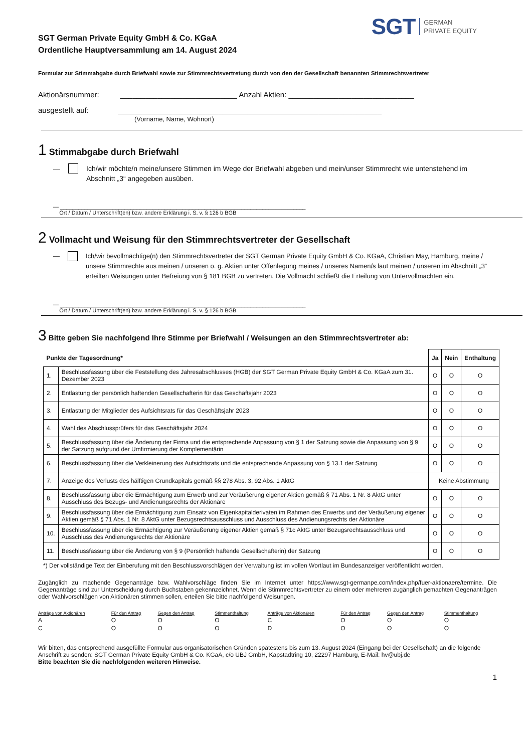SGT GERMAN
PRIVATE EQUITY
SGT German Private Equity GmbH & Co. KGaA
Ordentliche Hauptversammlung am 14. August 2024
Formular zur Stimmabgabe durch Briefwahl sowie zur Stimmrechtsvertretung durch von den der Gesellschaft benannten Stimmrechtsvertreter
Aktionärsnummer: ____________________________ Anzahl Aktien: ______________________________
ausgestellt auf: _______________________________________________________________
(Vorname, Name, Wohnort)
1 Stimmabgabe durch Briefwahl
—
Ich/wir möchte/n meine/unsere Stimmen im Wege der Briefwahl abgeben und mein/unser Stimmrecht wie untenstehend im Abschnitt „3“ angegeben ausüben.
— ________________________________________________________________________________
Ort / Datum / Unterschrift(en) bzw. andere Erklärung i. S. v. § 126 b BGB
2 Vollmacht und Weisung für den Stimmrechtsvertreter der Gesellschaft
—
Ich/wir bevollmächtige(n) den Stimmrechtsvertreter der SGT German Private Equity GmbH & Co. KGaA, Christian May, Hamburg, meine / unsere Stimmrechte aus meinen / unseren o. g. Aktien unter Offenlegung meines / unseres Namen/s laut meinen / unseren im Abschnitt „3“ erteilten Weisungen unter Befreiung von § 181 BGB zu vertreten. Die Vollmacht schließt die Erteilung von Untervollmachten ein.
— ________________________________________________________________________________
Ort / Datum / Unterschrift(en) bzw. andere Erklärung i. S. v. § 126 b BGB
3 Bitte geben Sie nachfolgend Ihre Stimme per Briefwahl / Weisungen an den Stimmrechtsvertreter ab:
| Punkte der Tagesordnung* | | Ja | Nein | Enthaltung |
| --- | --- | --- | --- | --- |
| 1. | Beschlussfassung über die Feststellung des Jahresabschlusses (HGB) der SGT German Private Equity GmbH & Co. KGaA zum 31. Dezember 2023 | O | O | O |
| 2. | Entlastung der persönlich haftenden Gesellschafterin für das Geschäftsjahr 2023 | O | O | O |
| 3. | Entlastung der Mitglieder des Aufsichtsrats für das Geschäftsjahr 2023 | O | O | O |
| 4. | Wahl des Abschlussprüfers für das Geschäftsjahr 2024 | O | O | O |
| 5. | Beschlussfassung über die Änderung der Firma und die entsprechende Anpassung von § 1 der Satzung sowie die Anpassung von § 9 der Satzung aufgrund der Umfirmierung der Komplementärin | O | O | O |
| 6. | Beschlussfassung über die Verkleinerung des Aufsichtsrats und die entsprechende Anpassung von § 13.1 der Satzung | O | O | O |
| 7. | Anzeige des Verlusts des hälftigen Grundkapitals gemäß §§ 278 Abs. 3, 92 Abs. 1 AktG | Keine Abstimmung | | |
| 8. | Beschlussfassung über die Ermächtigung zum Erwerb und zur Veräußerung eigener Aktien gemäß § 71 Abs. 1 Nr. 8 AktG unter Ausschluss des Bezugs- und Andienungsrechts der Aktionäre | O | O | O |
| 9. | Beschlussfassung über die Ermächtigung zum Einsatz von Eigenkapitalderivaten im Rahmen des Erwerbs und der Veräußerung eigener Aktien gemäß § 71 Abs. 1 Nr. 8 AktG unter Bezugsrechtsausschluss und Ausschluss des Andienungsrechts der Aktionäre | O | O | O |
| 10. | Beschlussfassung über die Ermächtigung zur Veräußerung eigener Aktien gemäß § 71c AktG unter Bezugsrechtsausschluss und Ausschluss des Andienungsrechts der Aktionäre | O | O | O |
| 11. | Beschlussfassung über die Änderung von § 9 (Persönlich haftende Gesellschafterin) der Satzung | O | O | O |
*) Der vollständige Text der Einberufung mit den Beschlussvorschlägen der Verwaltung ist im vollen Wortlaut im Bundesanzeiger veröffentlicht worden.
Zugänglich zu machende Gegenanträge bzw. Wahlvorschläge finden Sie im Internet unter https://www.sgt-germanpe.com/index.php/fuer-aktionaere/termine. Die Gegenanträge sind zur Unterscheidung durch Buchstaben gekennzeichnet. Wenn die Stimmrechtsvertreter zu einem oder mehreren zugänglich gemachten Gegenanträgen oder Wahlvorschlägen von Aktionären stimmen sollen, erteilen Sie bitte nachfolgend Weisungen.
| Anträge von Aktionären | Für den Antrag | Gegen den Antrag | Stimmenthaltung | Anträge von Aktionären | Für den Antrag | Gegen den Antrag | Stimmenthaltung |
| A | O | O | O | C | O | O | O |
| C | O | O | O | D | O | O | O |
Wir bitten, das entsprechend ausgefüllte Formular aus organisatorischen Gründen spätestens bis zum 13. August 2024 (Eingang bei der Gesellschaft) an die folgende Anschrift zu senden: SGT German Private Equity GmbH & Co. KGaA, c/o UBJ GmbH, Kapstadtring 10, 22297 Hamburg, E-Mail: hv@ubj.de
Bitte beachten Sie die nachfolgenden weiteren Hinweise.
1